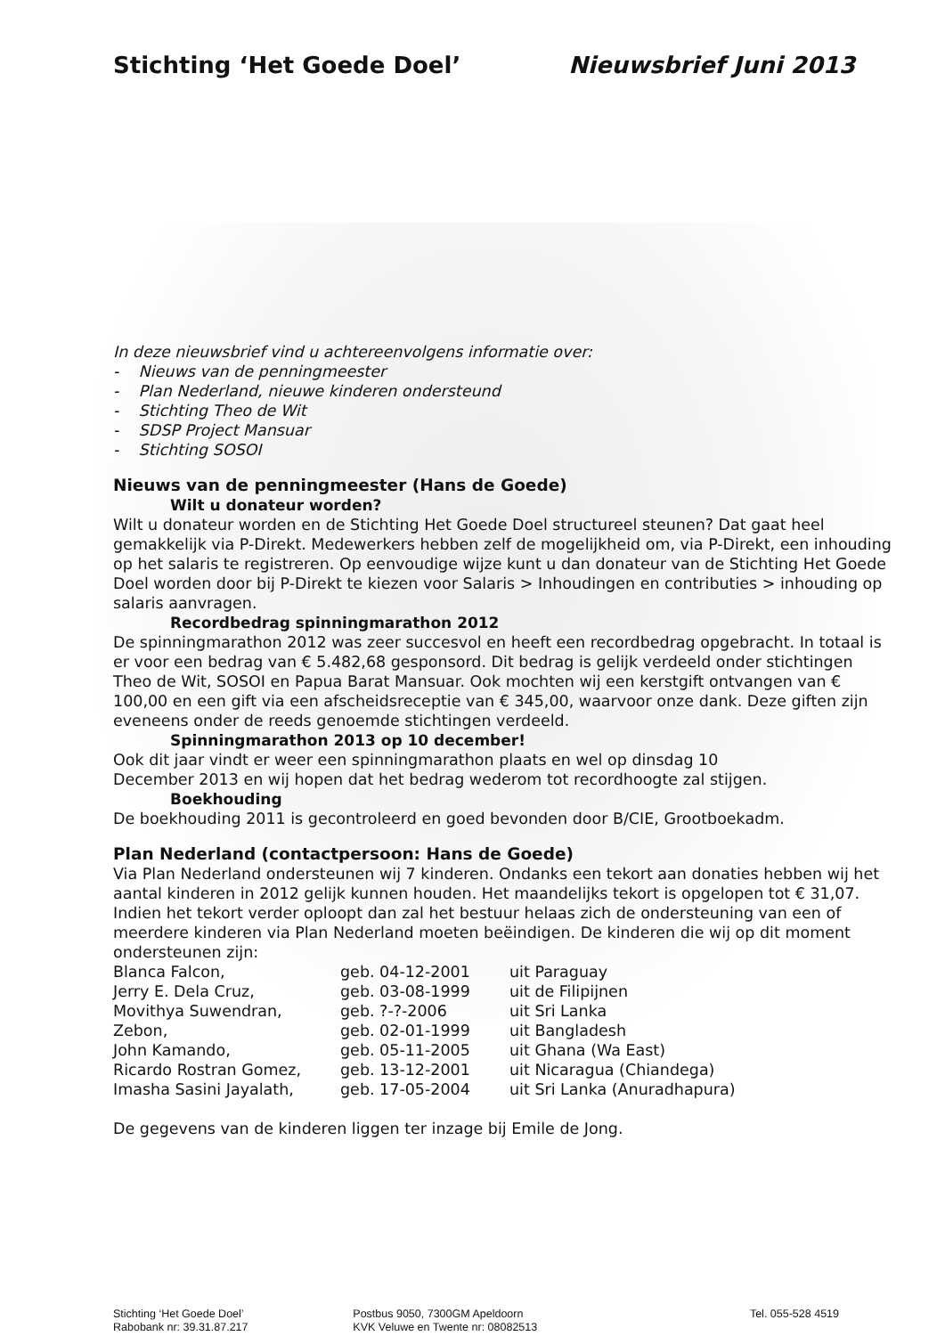Stichting ‘Het Goede Doel’ Nieuwsbrief Juni 2013
In deze nieuwsbrief vind u achtereenvolgens informatie over:
- Nieuws van de penningmeester
- Plan Nederland, nieuwe kinderen ondersteund
- Stichting Theo de Wit
- SDSP Project Mansuar
- Stichting SOSOI
Nieuws van de penningmeester (Hans de Goede)
Wilt u donateur worden?
Wilt u donateur worden en de Stichting Het Goede Doel structureel steunen? Dat gaat heel gemakkelijk via P-Direkt. Medewerkers hebben zelf de mogelijkheid om, via P-Direkt, een inhouding op het salaris te registreren. Op eenvoudige wijze kunt u dan donateur van de Stichting Het Goede Doel worden door bij P-Direkt te kiezen voor Salaris > Inhoudingen en contributies > inhouding op salaris aanvragen.
Recordbedrag spinningmarathon 2012
De spinningmarathon 2012 was zeer succesvol en heeft een recordbedrag opgebracht. In totaal is er voor een bedrag van € 5.482,68 gesponsord. Dit bedrag is gelijk verdeeld onder stichtingen Theo de Wit, SOSOI en Papua Barat Mansuar. Ook mochten wij een kerstgift ontvangen van € 100,00 en een gift via een afscheidsreceptie van € 345,00, waarvoor onze dank. Deze giften zijn eveneens onder de reeds genoemde stichtingen verdeeld.
Spinningmarathon 2013 op 10 december!
Ook dit jaar vindt er weer een spinningmarathon plaats en wel op dinsdag 10
December 2013 en wij hopen dat het bedrag wederom tot recordhoogte zal stijgen.
Boekhouding
De boekhouding 2011 is gecontroleerd en goed bevonden door B/CIE, Grootboekadm.
Plan Nederland (contactpersoon: Hans de Goede)
Via Plan Nederland ondersteunen wij 7 kinderen. Ondanks een tekort aan donaties hebben wij het aantal kinderen in 2012 gelijk kunnen houden. Het maandelijks tekort is opgelopen tot € 31,07. Indien het tekort verder oploopt dan zal het bestuur helaas zich de ondersteuning van een of meerdere kinderen via Plan Nederland moeten beëindigen. De kinderen die wij op dit moment ondersteunen zijn:
| Blanca Falcon, | geb. 04-12-2001 | uit Paraguay |
| Jerry E. Dela Cruz, | geb. 03-08-1999 | uit de Filipijnen |
| Movithya Suwendran, | geb. ?-?-2006 | uit Sri Lanka |
| Zebon, | geb. 02-01-1999 | uit Bangladesh |
| John Kamando, | geb. 05-11-2005 | uit Ghana (Wa East) |
| Ricardo Rostran Gomez, | geb. 13-12-2001 | uit Nicaragua (Chiandega) |
| Imasha Sasini Jayalath, | geb. 17-05-2004 | uit Sri Lanka (Anuradhapura) |
De gegevens van de kinderen liggen ter inzage bij Emile de Jong.
| Stichting ‘Het Goede Doel’ | Postbus 9050, 7300GM Apeldoorn | Tel. 055-528 4519 |
| Rabobank nr: 39.31.87.217 | KVK Veluwe en Twente nr: 08082513 | |